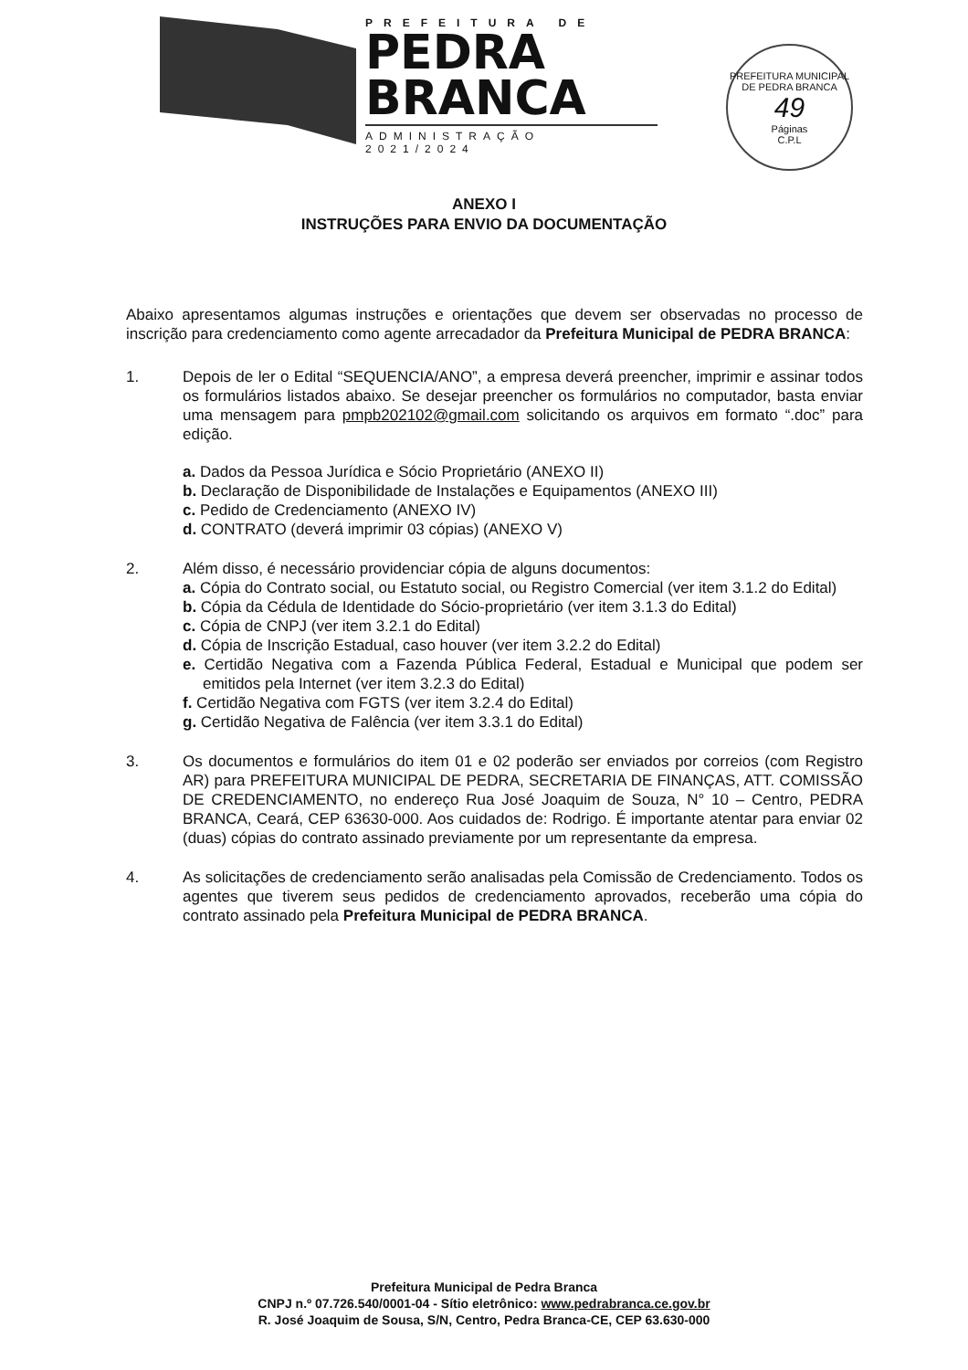PREFEITURA DE
PEDRA
BRANCA
ADMINISTRAÇÃO 2021/2024
PREFEITURA MUNICIPAL DE PEDRA BRANCA
49
Páginas
C.P.L
ANEXO I
INSTRUÇÕES PARA ENVIO DA DOCUMENTAÇÃO
Abaixo apresentamos algumas instruções e orientações que devem ser observadas no processo de inscrição para credenciamento como agente arrecadador da Prefeitura Municipal de PEDRA BRANCA:
1. Depois de ler o Edital “SEQUENCIA/ANO”, a empresa deverá preencher, imprimir e assinar todos os formulários listados abaixo. Se desejar preencher os formulários no computador, basta enviar uma mensagem para pmpb202102@gmail.com solicitando os arquivos em formato “.doc” para edição.
a. Dados da Pessoa Jurídica e Sócio Proprietário (ANEXO II)
b. Declaração de Disponibilidade de Instalações e Equipamentos (ANEXO III)
c. Pedido de Credenciamento (ANEXO IV)
d. CONTRATO (deverá imprimir 03 cópias) (ANEXO V)
2. Além disso, é necessário providenciar cópia de alguns documentos:
a. Cópia do Contrato social, ou Estatuto social, ou Registro Comercial (ver item 3.1.2 do Edital)
b. Cópia da Cédula de Identidade do Sócio-proprietário (ver item 3.1.3 do Edital)
c. Cópia de CNPJ (ver item 3.2.1 do Edital)
d. Cópia de Inscrição Estadual, caso houver (ver item 3.2.2 do Edital)
e. Certidão Negativa com a Fazenda Pública Federal, Estadual e Municipal que podem ser emitidos pela Internet (ver item 3.2.3 do Edital)
f. Certidão Negativa com FGTS (ver item 3.2.4 do Edital)
g. Certidão Negativa de Falência (ver item 3.3.1 do Edital)
3. Os documentos e formulários do item 01 e 02 poderão ser enviados por correios (com Registro AR) para PREFEITURA MUNICIPAL DE PEDRA, SECRETARIA DE FINANÇAS, ATT. COMISSÃO DE CREDENCIAMENTO, no endereço Rua José Joaquim de Souza, N° 10 – Centro, PEDRA BRANCA, Ceará, CEP 63630-000. Aos cuidados de: Rodrigo. É importante atentar para enviar 02 (duas) cópias do contrato assinado previamente por um representante da empresa.
4. As solicitações de credenciamento serão analisadas pela Comissão de Credenciamento. Todos os agentes que tiverem seus pedidos de credenciamento aprovados, receberão uma cópia do contrato assinado pela Prefeitura Municipal de PEDRA BRANCA.
Prefeitura Municipal de Pedra Branca
CNPJ n.º 07.726.540/0001-04 - Sítio eletrônico: www.pedrabranca.ce.gov.br
R. José Joaquim de Sousa, S/N, Centro, Pedra Branca-CE, CEP 63.630-000